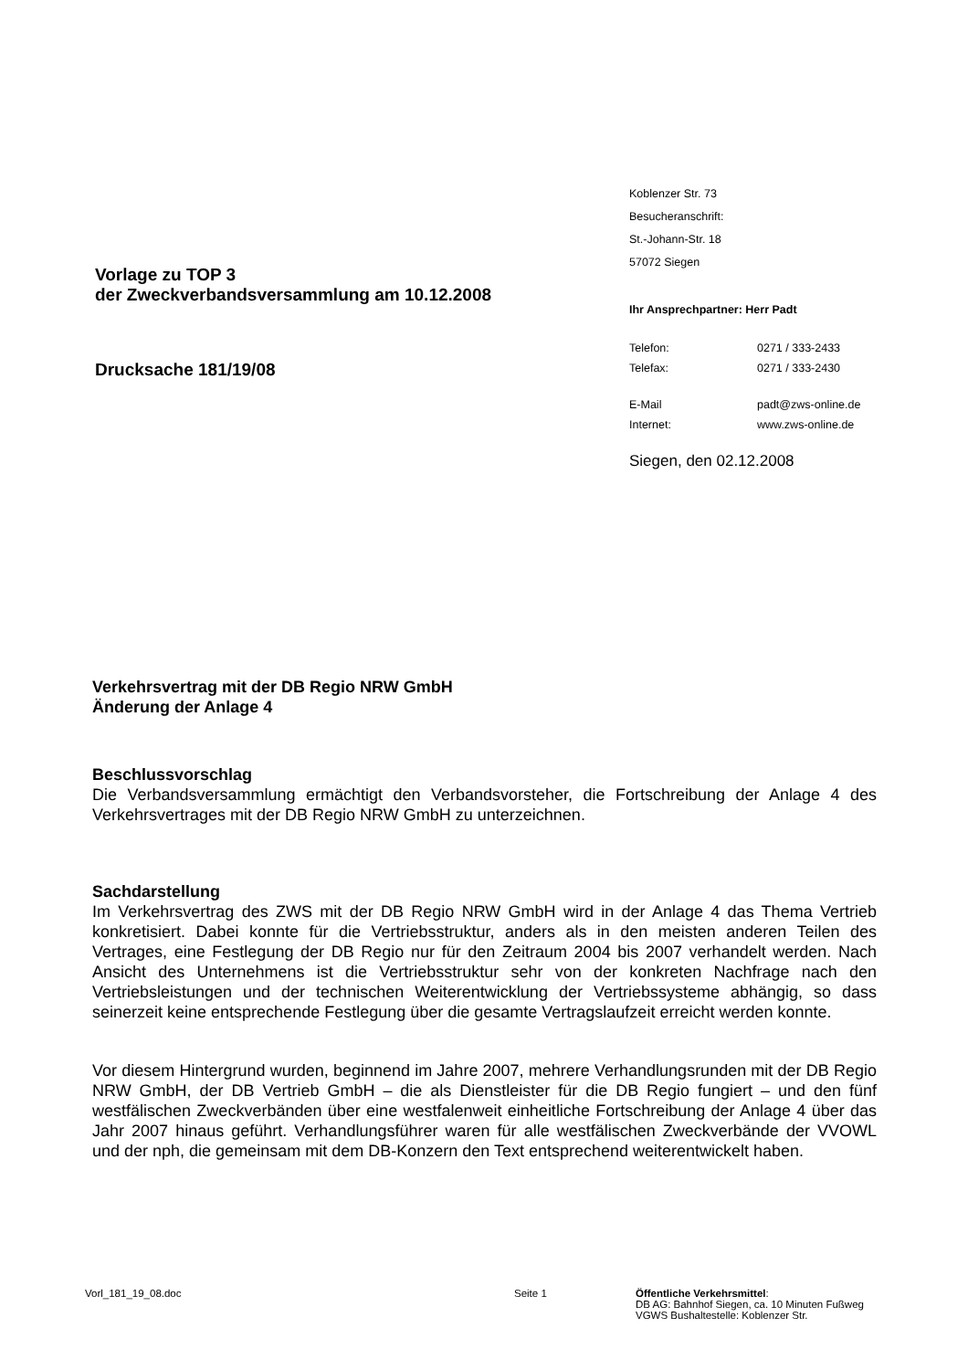Vorlage zu TOP 3
der Zweckverbandsversammlung am 10.12.2008
Drucksache 181/19/08
Koblenzer Str. 73
Besucheranschrift:
St.-Johann-Str. 18
57072 Siegen
Ihr Ansprechpartner: Herr Padt
| Telefon: | 0271 / 333-2433 |
| Telefax: | 0271 / 333-2430 |
| E-Mail | padt@zws-online.de |
| Internet: | www.zws-online.de |
Siegen, den 02.12.2008
Verkehrsvertrag mit der DB Regio NRW GmbH
Änderung der Anlage 4
Beschlussvorschlag
Die Verbandsversammlung ermächtigt den Verbandsvorsteher, die Fortschreibung der Anlage 4 des Verkehrsvertrages mit der DB Regio NRW GmbH zu unterzeichnen.
Sachdarstellung
Im Verkehrsvertrag des ZWS mit der DB Regio NRW GmbH wird in der Anlage 4 das Thema Vertrieb konkretisiert. Dabei konnte für die Vertriebsstruktur, anders als in den meisten anderen Teilen des Vertrages, eine Festlegung der DB Regio nur für den Zeitraum 2004 bis 2007 verhandelt werden. Nach Ansicht des Unternehmens ist die Vertriebsstruktur sehr von der konkreten Nachfrage nach den Vertriebsleistungen und der technischen Weiterentwicklung der Vertriebssysteme abhängig, so dass seinerzeit keine entsprechende Festlegung über die gesamte Vertragslaufzeit erreicht werden konnte.
Vor diesem Hintergrund wurden, beginnend im Jahre 2007, mehrere Verhandlungsrunden mit der DB Regio NRW GmbH, der DB Vertrieb GmbH – die als Dienstleister für die DB Regio fungiert – und den fünf westfälischen Zweckverbänden über eine westfalenweit einheitliche Fortschreibung der Anlage 4 über das Jahr 2007 hinaus geführt. Verhandlungsführer waren für alle westfälischen Zweckverbände der VVOWL und der nph, die gemeinsam mit dem DB-Konzern den Text entsprechend weiterentwickelt haben.
Vorl_181_19_08.doc Seite 1 Öffentliche Verkehrsmittel:
DB AG: Bahnhof Siegen, ca. 10 Minuten Fußweg
VGWS Bushaltestelle: Koblenzer Str.